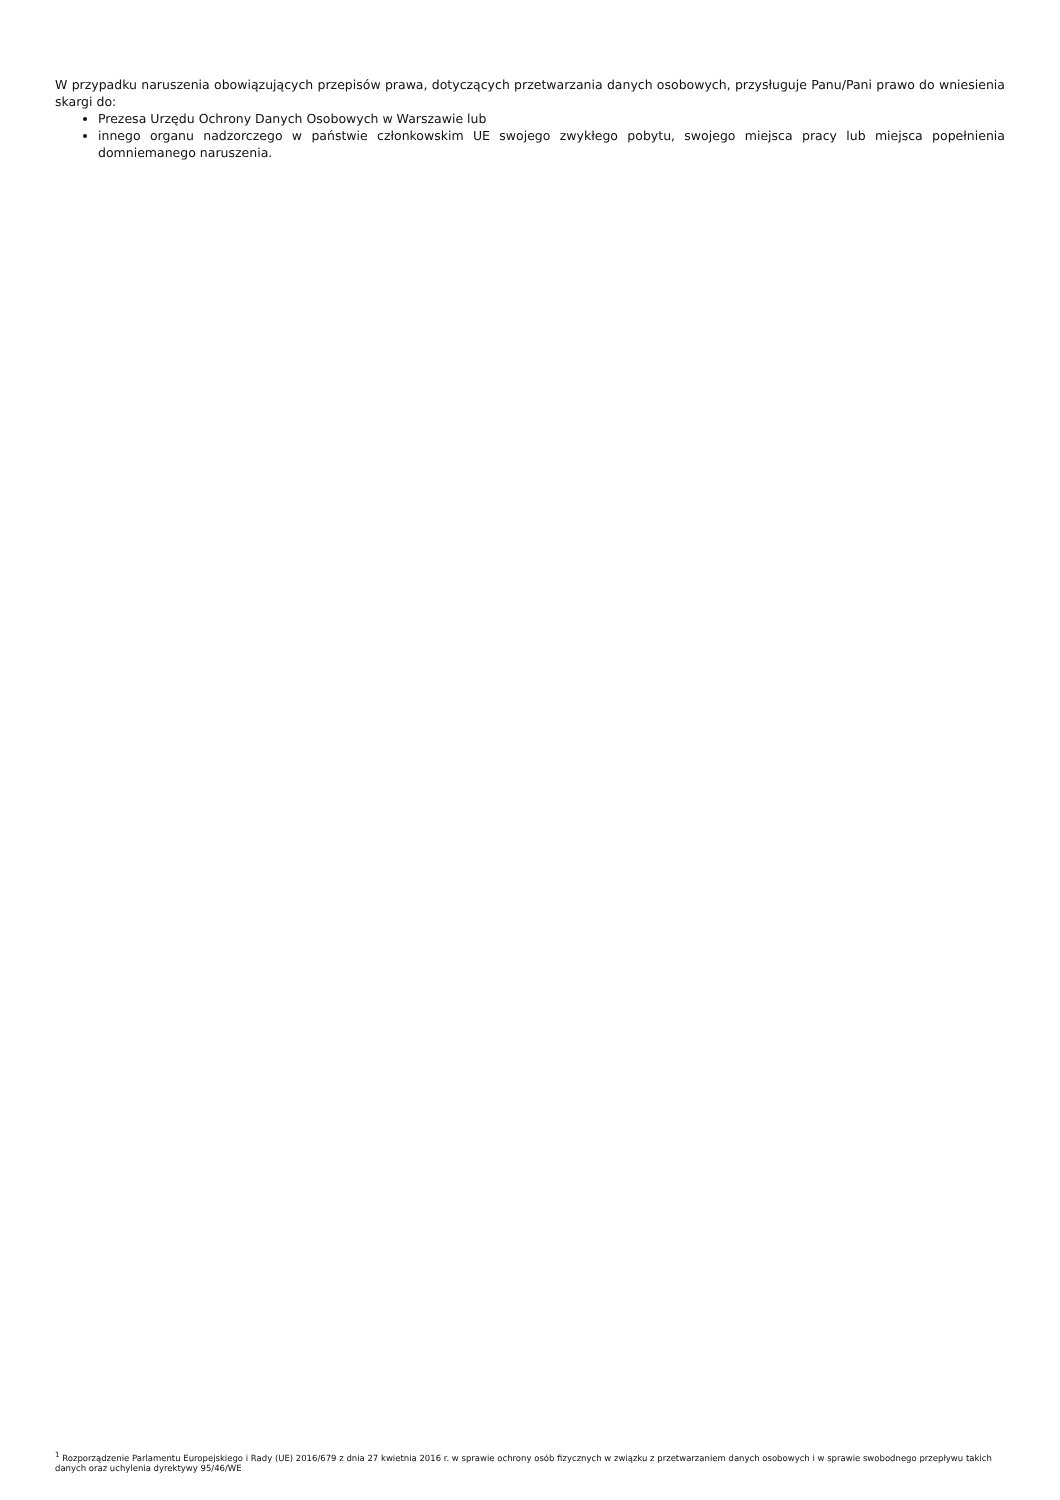W przypadku naruszenia obowiązujących przepisów prawa, dotyczących przetwarzania danych osobowych, przysługuje Panu/Pani prawo do wniesienia skargi do:
Prezesa Urzędu Ochrony Danych Osobowych w Warszawie lub
innego organu nadzorczego w państwie członkowskim UE swojego zwykłego pobytu, swojego miejsca pracy lub miejsca popełnienia domniemanego naruszenia.
<sup>1</sup> Rozporządzenie Parlamentu Europejskiego i Rady (UE) 2016/679 z dnia 27 kwietnia 2016 r. w sprawie ochrony osób fizycznych w związku z przetwarzaniem danych osobowych i w sprawie swobodnego przepływu takich danych oraz uchylenia dyrektywy 95/46/WE